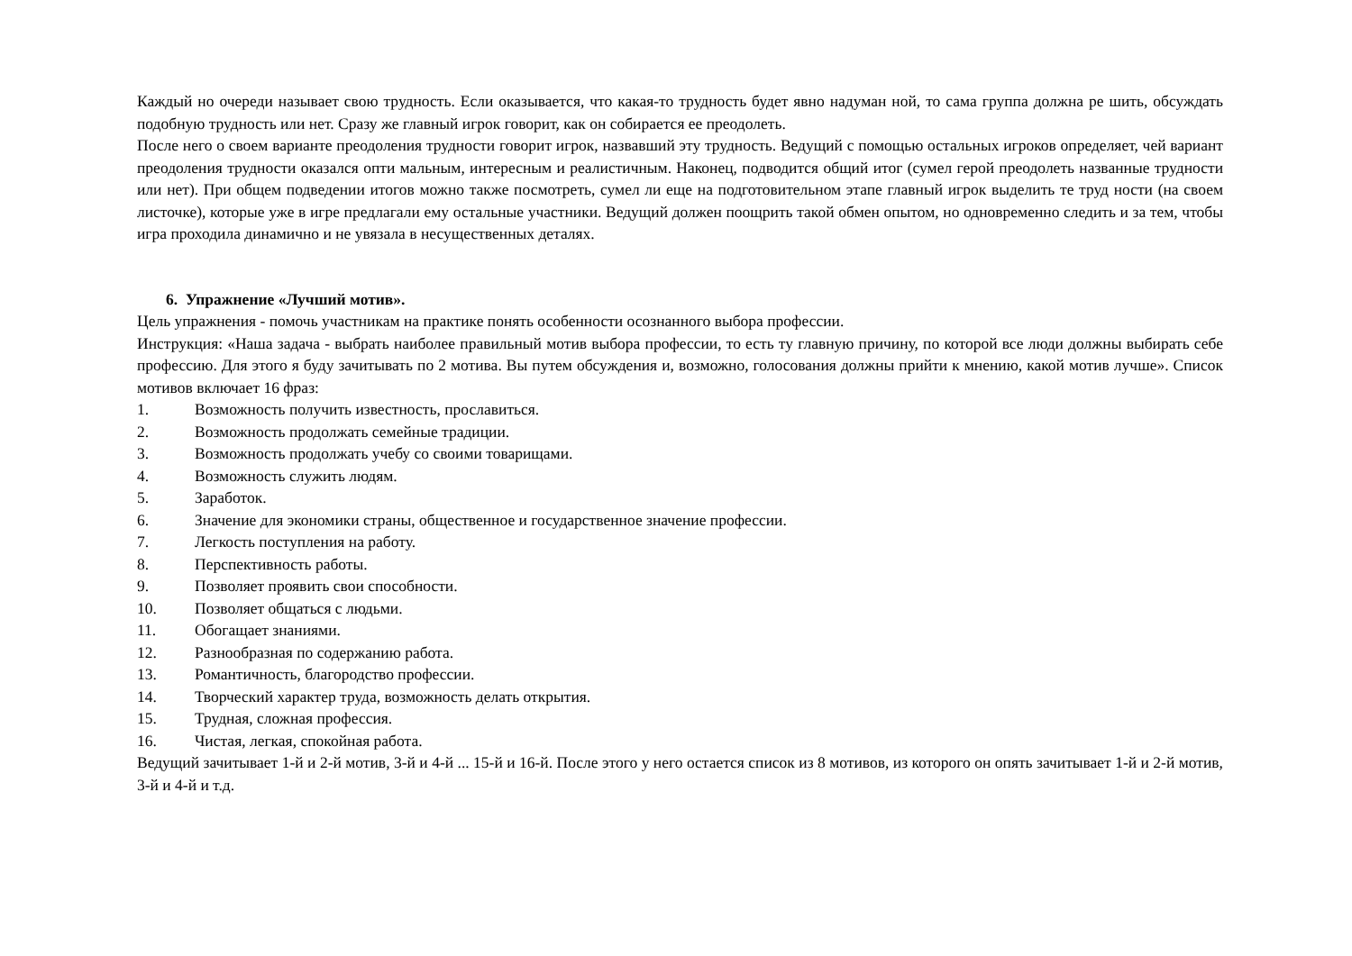Каждый но очереди называет свою трудность. Если оказывается, что какая-то трудность будет явно надуман ной, то сама группа должна ре шить, обсуждать подобную трудность или нет. Сразу же главный игрок говорит, как он собирается ее преодолеть.
После него о своем варианте преодоления трудности говорит игрок, назвавший эту трудность. Ведущий с помощью остальных игроков определяет, чей вариант преодоления трудности оказался опти мальным, интересным и реалистичным. Наконец, подводится общий итог (сумел герой преодолеть названные трудности или нет). При общем подведении итогов можно также посмотреть, сумел ли еще на подготовительном этапе главный игрок выделить те труд ности (на своем листочке), которые уже в игре предлагали ему остальные участники. Ведущий должен поощрить такой обмен опытом, но одновременно следить и за тем, чтобы игра проходила динамично и не увязала в несущественных деталях.
6. Упражнение «Лучший мотив».
Цель упражнения - помочь участникам на практике понять особенности осознанного выбора профессии.
Инструкция: «Наша задача - выбрать наиболее правильный мотив выбора профессии, то есть ту главную причину, по которой все люди должны выбирать себе профессию. Для этого я буду зачитывать по 2 мотива. Вы путем обсуждения и, возможно, голосования должны прийти к мнению, какой мотив лучше». Список мотивов включает 16 фраз:
1. Возможность получить известность, прославиться.
2. Возможность продолжать семейные традиции.
3. Возможность продолжать учебу со своими товарищами.
4. Возможность служить людям.
5. Заработок.
6. Значение для экономики страны, общественное и государственное значение профессии.
7. Легкость поступления на работу.
8. Перспективность работы.
9. Позволяет проявить свои способности.
10. Позволяет общаться с людьми.
11. Обогащает знаниями.
12. Разнообразная по содержанию работа.
13. Романтичность, благородство профессии.
14. Творческий характер труда, возможность делать открытия.
15. Трудная, сложная профессия.
16. Чистая, легкая, спокойная работа.
Ведущий зачитывает 1-й и 2-й мотив, 3-й и 4-й ... 15-й и 16-й. После этого у него остается список из 8 мотивов, из которого он опять зачитывает 1-й и 2-й мотив, 3-й и 4-й и т.д.